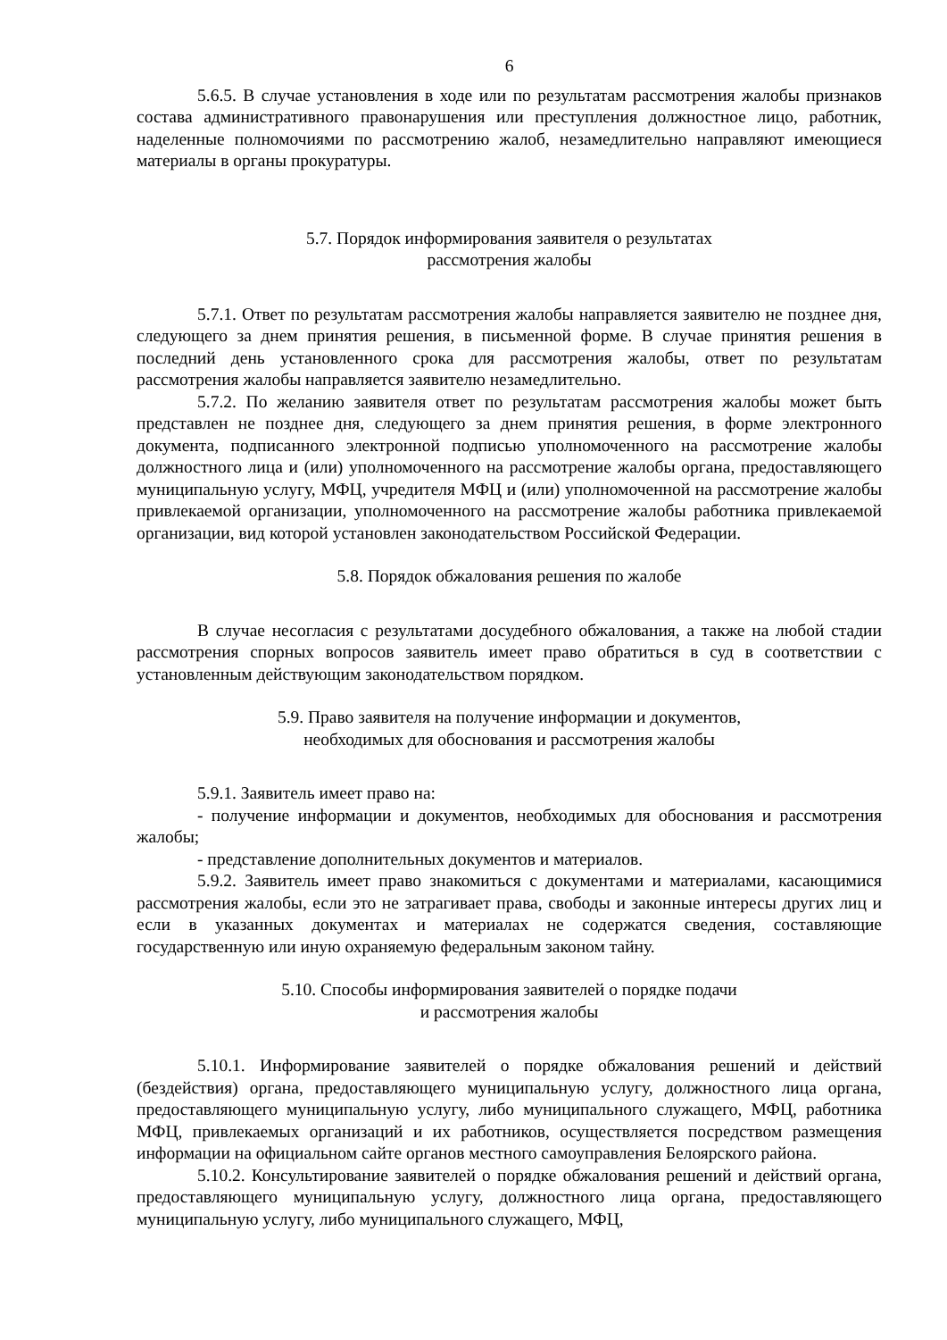6
5.6.5. В случае установления в ходе или по результатам рассмотрения жалобы признаков состава административного правонарушения или преступления должностное лицо, работник, наделенные полномочиями по рассмотрению жалоб, незамедлительно направляют имеющиеся материалы в органы прокуратуры.
5.7. Порядок информирования заявителя о результатах
рассмотрения жалобы
5.7.1. Ответ по результатам рассмотрения жалобы направляется заявителю не позднее дня, следующего за днем принятия решения, в письменной форме. В случае принятия решения в последний день установленного срока для рассмотрения жалобы, ответ по результатам рассмотрения жалобы направляется заявителю незамедлительно.
5.7.2. По желанию заявителя ответ по результатам рассмотрения жалобы может быть представлен не позднее дня, следующего за днем принятия решения, в форме электронного документа, подписанного электронной подписью уполномоченного на рассмотрение жалобы должностного лица и (или) уполномоченного на рассмотрение жалобы органа, предоставляющего муниципальную услугу, МФЦ, учредителя МФЦ и (или) уполномоченной на рассмотрение жалобы привлекаемой организации, уполномоченного на рассмотрение жалобы работника привлекаемой организации, вид которой установлен законодательством Российской Федерации.
5.8. Порядок обжалования решения по жалобе
В случае несогласия с результатами досудебного обжалования, а также на любой стадии рассмотрения спорных вопросов заявитель имеет право обратиться в суд в соответствии с установленным действующим законодательством порядком.
5.9. Право заявителя на получение информации и документов,
необходимых для обоснования и рассмотрения жалобы
5.9.1. Заявитель имеет право на:
- получение информации и документов, необходимых для обоснования и рассмотрения жалобы;
- представление дополнительных документов и материалов.
5.9.2. Заявитель имеет право знакомиться с документами и материалами, касающимися рассмотрения жалобы, если это не затрагивает права, свободы и законные интересы других лиц и если в указанных документах и материалах не содержатся сведения, составляющие государственную или иную охраняемую федеральным законом тайну.
5.10. Способы информирования заявителей о порядке подачи
и рассмотрения жалобы
5.10.1. Информирование заявителей о порядке обжалования решений и действий (бездействия) органа, предоставляющего муниципальную услугу, должностного лица органа, предоставляющего муниципальную услугу, либо муниципального служащего, МФЦ, работника МФЦ, привлекаемых организаций и их работников, осуществляется посредством размещения информации на официальном сайте органов местного самоуправления Белоярского района.
5.10.2. Консультирование заявителей о порядке обжалования решений и действий органа, предоставляющего муниципальную услугу, должностного лица органа, предоставляющего муниципальную услугу, либо муниципального служащего, МФЦ,